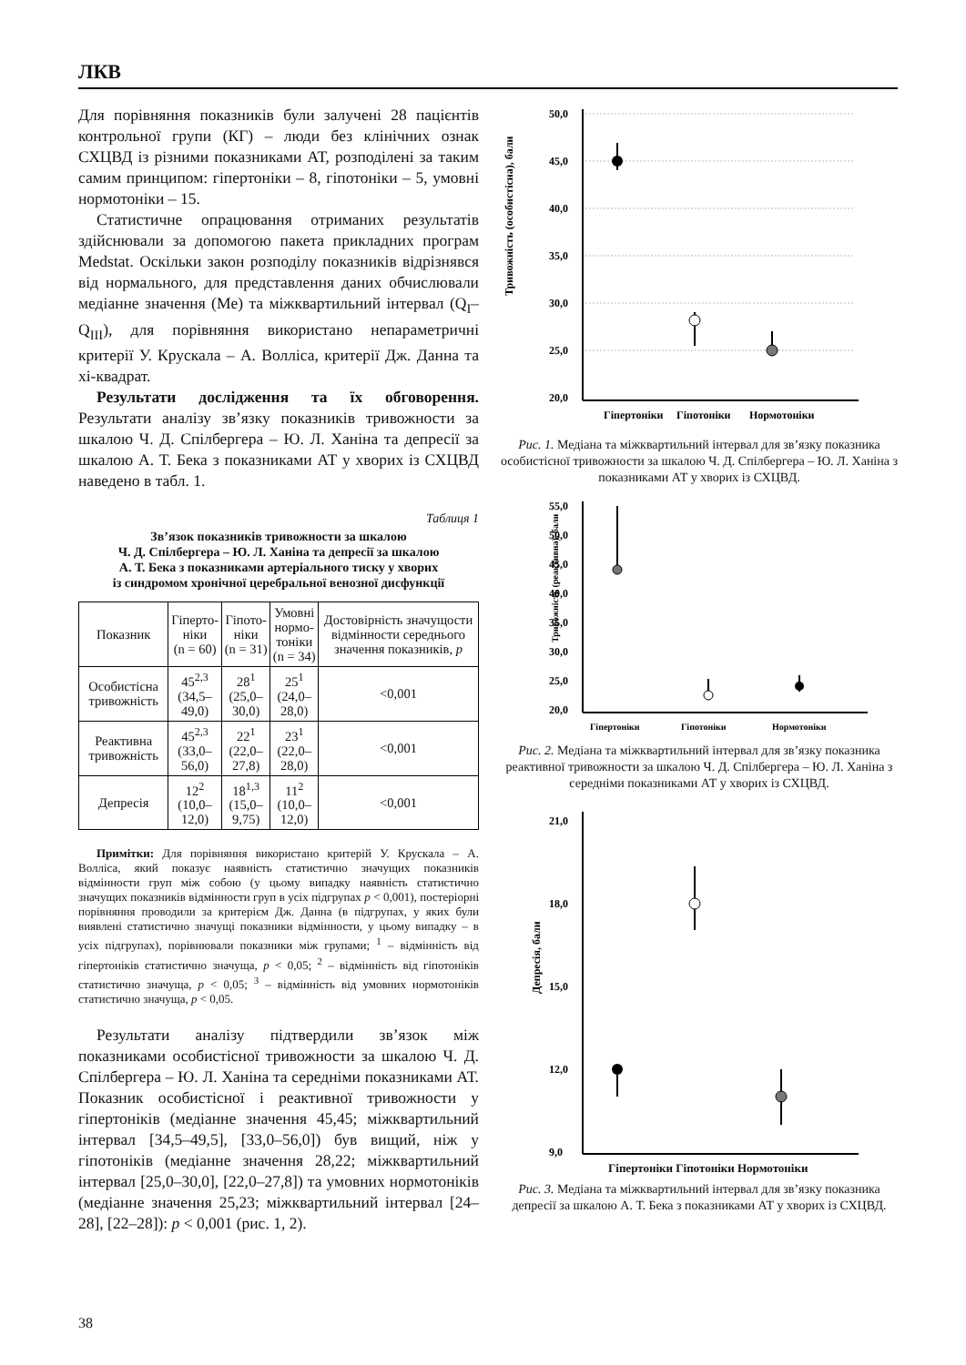ЛКВ
Для порівняння показників були залучені 28 пацієнтів контрольної групи (КГ) – люди без клінічних ознак СХЦВД із різними показниками АТ, розподілені за таким самим принципом: гіпертоніки – 8, гіпотоніки – 5, умовні нормотоніки – 15.
Статистичне опрацювання отриманих результатів здійснювали за допомогою пакета прикладних програм Medstat. Оскільки закон розподілу показників відрізнявся від нормального, для представлення даних обчислювали медіанне значення (Me) та міжквартильний інтервал (Q<sub>I</sub>–Q<sub>III</sub>), для порівняння використано непараметричні критерії У. Крускала – А. Волліса, критерії Дж. Данна та хі-квадрат.
Результати дослідження та їх обговорення. Результати аналізу зв’язку показників тривожности за шкалою Ч. Д. Спілбергера – Ю. Л. Ханіна та депресії за шкалою А. Т. Бека з показниками АТ у хворих із СХЦВД наведено в табл. 1.
Таблиця 1
Зв’язок показників тривожности за шкалою
Ч. Д. Спілбергера – Ю. Л. Ханіна та депресії за шкалою
А. Т. Бека з показниками артеріального тиску у хворих
із синдромом хронічної церебральної венозної дисфункції
| Показник | Гіперто- ніки (n = 60) | Гіпото- ніки (n = 31) | Умовні нормо- тоніки (n = 34) | Достовірність значущости відмінности середнього значення показників, p |
| --- | --- | --- | --- | --- |
| Особистісна тривожність | 45<sup>2,3</sup> (34,5–49,0) | 28<sup>1</sup> (25,0–30,0) | 25<sup>1</sup> (24,0–28,0) | <0,001 |
| Реактивна тривожність | 45<sup>2,3</sup> (33,0–56,0) | 22<sup>1</sup> (22,0–27,8) | 23<sup>1</sup> (22,0–28,0) | <0,001 |
| Депресія | 12<sup>2</sup> (10,0–12,0) | 18<sup>1,3</sup> (15,0–9,75) | 11<sup>2</sup> (10,0–12,0) | <0,001 |
Примітки: Для порівняння використано критерій У. Крускала – А. Волліса, який показує наявність статистично значущих показників відмінности груп між собою (у цьому випадку наявність статистично значущих показників відмінности груп в усіх підгрупах p < 0,001), постеріорні порівняння проводили за критерієм Дж. Данна (в підгрупах, у яких були виявлені статистично значущі показники відмінности, у цьому випадку – в усіх підгрупах), порівнювали показники між групами; <sup>1</sup> – відмінність від гіпертоніків статистично значуща, p < 0,05; <sup>2</sup> – відмінність від гіпотоніків статистично значуща, p < 0,05; <sup>3</sup> – відмінність від умовних нормотоніків статистично значуща, p < 0,05.
Результати аналізу підтвердили зв’язок між показниками особистісної тривожности за шкалою Ч. Д. Спілбергера – Ю. Л. Ханіна та середніми показниками АТ. Показник особистісної і реактивної тривожности у гіпертоніків (медіанне значення 45,45; міжквартильний інтервал [34,5–49,5], [33,0–56,0]) був вищий, ніж у гіпотоніків (медіанне значення 28,22; міжквартильний інтервал [25,0–30,0], [22,0–27,8]) та умовних нормотоніків (медіанне значення 25,23; міжквартильний інтервал [24–28], [22–28]): p < 0,001 (рис. 1, 2).
Тривожність (особистісна), бали
50,0
45,0
40,0
35,0
30,0
25,0
20,0
Гіпертоніки
Гіпотоніки
Нормотоніки
Рис. 1. Медіана та міжквартильний інтервал для зв’язку показника особистісної тривожности за шкалою Ч. Д. Спілбергера – Ю. Л. Ханіна з показниками АТ у хворих із СХЦВД.
Тривожність (реактивна), бали
55,0
50,0
45,0
40,0
35,0
30,0
25,0
20,0
Гіпертоніки
Гіпотоніки
Нормотоніки
Рис. 2. Медіана та міжквартильний інтервал для зв’язку показника реактивної тривожности за шкалою Ч. Д. Спілбергера – Ю. Л. Ханіна з середніми показниками АТ у хворих із СХЦВД.
Депресія, бали
21,0
18,0
15,0
12,0
9,0
Гіпертоніки Гіпотоніки Нормотоніки
Рис. 3. Медіана та міжквартильний інтервал для зв’язку показника депресії за шкалою А. Т. Бека з показниками АТ у хворих із СХЦВД.
38